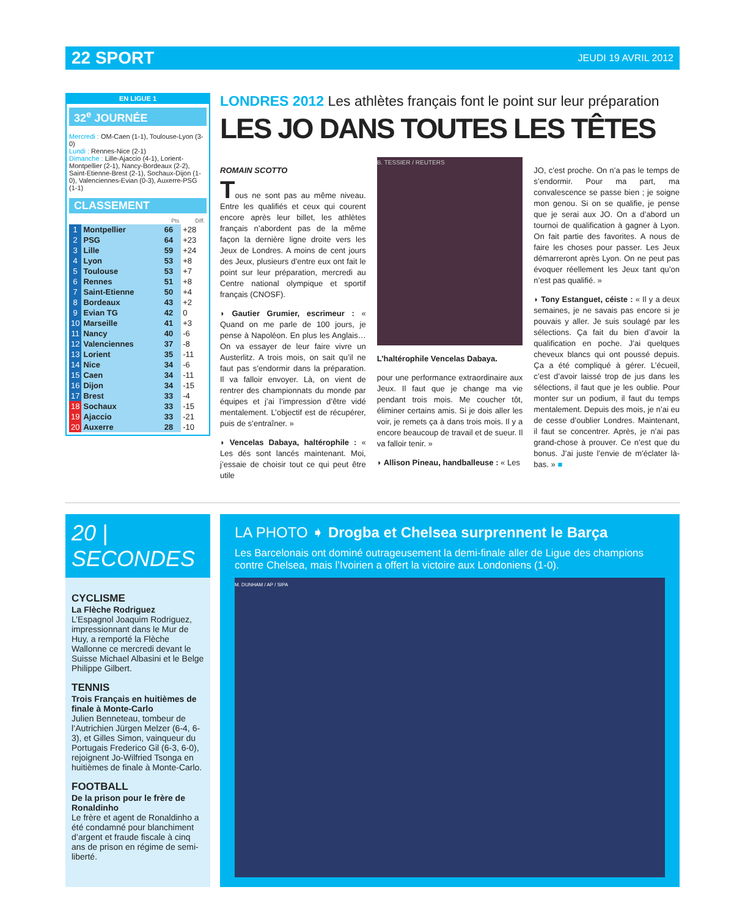22 SPORT JEUDI 19 AVRIL 2012
EN LIGUE 1
32<sup>e</sup> JOURNÉE
Mercredi : OM-Caen (1-1), Toulouse-Lyon (3-0)
Lundi : Rennes-Nice (2-1)
Dimanche : Lille-Ajaccio (4-1), Lorient-Montpellier (2-1), Nancy-Bordeaux (2-2), Saint-Etienne-Brest (2-1), Sochaux-Dijon (1-0), Valenciennes-Evian (0-3), Auxerre-PSG (1-1)
CLASSEMENT
| | | Pts | Diff. |
| --- | --- | --- | --- |
| 1 | Montpellier | 66 | +28 |
| 2 | PSG | 64 | +23 |
| 3 | Lille | 59 | +24 |
| 4 | Lyon | 53 | +8 |
| 5 | Toulouse | 53 | +7 |
| 6 | Rennes | 51 | +8 |
| 7 | Saint-Etienne | 50 | +4 |
| 8 | Bordeaux | 43 | +2 |
| 9 | Evian TG | 42 | 0 |
| 10 | Marseille | 41 | +3 |
| 11 | Nancy | 40 | -6 |
| 12 | Valenciennes | 37 | -8 |
| 13 | Lorient | 35 | -11 |
| 14 | Nice | 34 | -6 |
| 15 | Caen | 34 | -11 |
| 16 | Dijon | 34 | -15 |
| 17 | Brest | 33 | -4 |
| 18 | Sochaux | 33 | -15 |
| 19 | Ajaccio | 33 | -21 |
| 20 | Auxerre | 28 | -10 |
LONDRES 2012 Les athlètes français font le point sur leur préparation
LES JO DANS TOUTES LES TÊTES
ROMAIN SCOTTO
Tous ne sont pas au même niveau. Entre les qualifiés et ceux qui courent encore après leur billet, les athlètes français n’abordent pas de la même façon la dernière ligne droite vers les Jeux de Londres. A moins de cent jours des Jeux, plusieurs d’entre eux ont fait le point sur leur préparation, mercredi au Centre national olympique et sportif français (CNOSF).
◗ Gautier Grumier, escrimeur : « Quand on me parle de 100 jours, je pense à Napoléon. En plus les Anglais… On va essayer de leur faire vivre un Austerlitz. A trois mois, on sait qu’il ne faut pas s’endormir dans la préparation. Il va falloir envoyer. Là, on vient de rentrer des championnats du monde par équipes et j’ai l’impression d’être vidé mentalement. L’objectif est de récupérer, puis de s’entraîner. »
◗ Vencelas Dabaya, haltérophile : « Les dés sont lancés maintenant. Moi, j’essaie de choisir tout ce qui peut être utile
B. TESSIER / REUTERS
L’haltérophile Vencelas Dabaya.
pour une performance extraordinaire aux Jeux. Il faut que je change ma vie pendant trois mois. Me coucher tôt, éliminer certains amis. Si je dois aller les voir, je remets ça à dans trois mois. Il y a encore beaucoup de travail et de sueur. Il va falloir tenir. »
◗ Allison Pineau, handballeuse : « Les
JO, c’est proche. On n’a pas le temps de s’endormir. Pour ma part, ma convalescence se passe bien ; je soigne mon genou. Si on se qualifie, je pense que je serai aux JO. On a d’abord un tournoi de qualification à gagner à Lyon. On fait partie des favorites. A nous de faire les choses pour passer. Les Jeux démarreront après Lyon. On ne peut pas évoquer réellement les Jeux tant qu’on n’est pas qualifié. »
◗ Tony Estanguet, céiste : « Il y a deux semaines, je ne savais pas encore si je pouvais y aller. Je suis soulagé par les sélections. Ça fait du bien d’avoir la qualification en poche. J’ai quelques cheveux blancs qui ont poussé depuis. Ça a été compliqué à gérer. L’écueil, c’est d’avoir laissé trop de jus dans les sélections, il faut que je les oublie. Pour monter sur un podium, il faut du temps mentalement. Depuis des mois, je n’ai eu de cesse d’oublier Londres. Maintenant, il faut se concentrer. Après, je n’ai pas grand-chose à prouver. Ce n’est que du bonus. J’ai juste l’envie de m’éclater là-bas. » ■
20 | SECONDES
CYCLISME
La Flèche Rodriguez
L’Espagnol Joaquim Rodriguez, impressionnant dans le Mur de Huy, a remporté la Flèche Wallonne ce mercredi devant le Suisse Michael Albasini et le Belge Philippe Gilbert.
TENNIS
Trois Français en huitièmes de finale à Monte-Carlo
Julien Benneteau, tombeur de l’Autrichien Jürgen Melzer (6-4, 6-3), et Gilles Simon, vainqueur du Portugais Frederico Gil (6-3, 6-0), rejoignent Jo-Wilfried Tsonga en huitièmes de finale à Monte-Carlo.
FOOTBALL
De la prison pour le frère de Ronaldinho
Le frère et agent de Ronaldinho a été condamné pour blanchiment d’argent et fraude fiscale à cinq ans de prison en régime de semi-liberté.
LA PHOTO ➧ Drogba et Chelsea surprennent le Barça
Les Barcelonais ont dominé outrageusement la demi-finale aller de Ligue des champions contre Chelsea, mais l’Ivoirien a offert la victoire aux Londoniens (1-0).
M. DUNHAM / AP / SIPA